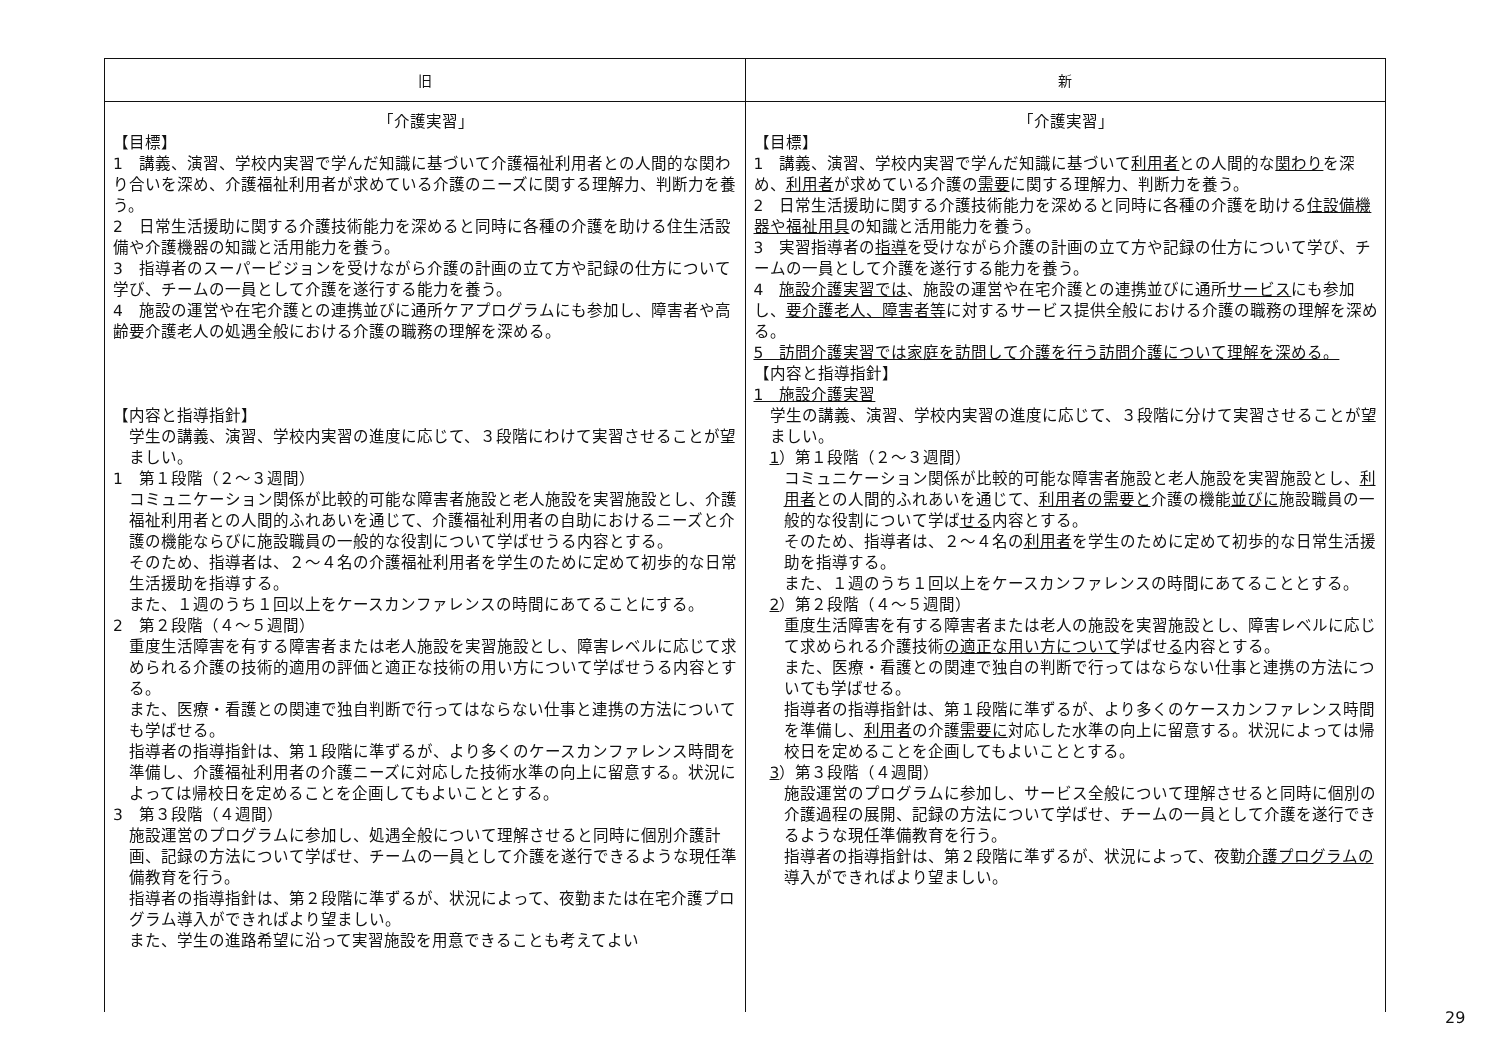| 旧 | 新 |
| --- | --- |
| 「介護実習」 【目標】 1 講義、演習、学校内実習で学んだ知識に基づいて介護福祉利用者との人間的な関わり合いを深め、介護福祉利用者が求めている介護のニーズに関する理解力、判断力を養う。 2 日常生活援助に関する介護技術能力を深めると同時に各種の介護を助ける住生活設備や介護機器の知識と活用能力を養う。 3 指導者のスーパービジョンを受けながら介護の計画の立て方や記録の仕方について学び、チームの一員として介護を遂行する能力を養う。 4 施設の運営や在宅介護との連携並びに通所ケアプログラムにも参加し、障害者や高齢要介護老人の処遇全般における介護の職務の理解を深める。 【内容と指導指針】 学生の講義、演習、学校内実習の進度に応じて、３段階にわけて実習させることが望ましい。 1 第１段階（２～３週間） コミュニケーション関係が比較的可能な障害者施設と老人施設を実習施設とし、介護福祉利用者との人間的ふれあいを通じて、介護福祉利用者の自助におけるニーズと介護の機能ならびに施設職員の一般的な役割について学ばせうる内容とする。 そのため、指導者は、２～４名の介護福祉利用者を学生のために定めて初歩的な日常生活援助を指導する。 また、１週のうち１回以上をケースカンファレンスの時間にあてることにする。 2 第２段階（４～５週間） 重度生活障害を有する障害者または老人施設を実習施設とし、障害レベルに応じて求められる介護の技術的適用の評価と適正な技術の用い方について学ばせうる内容とする。 また、医療・看護との関連で独自判断で行ってはならない仕事と連携の方法についても学ばせる。 指導者の指導指針は、第１段階に準ずるが、より多くのケースカンファレンス時間を準備し、介護福祉利用者の介護ニーズに対応した技術水準の向上に留意する。状況によっては帰校日を定めることを企画してもよいこととする。 3 第３段階（４週間） 施設運営のプログラムに参加し、処遇全般について理解させると同時に個別介護計画、記録の方法について学ばせ、チームの一員として介護を遂行できるような現任準備教育を行う。 指導者の指導指針は、第２段階に準ずるが、状況によって、夜勤または在宅介護プログラム導入ができればより望ましい。 また、学生の進路希望に沿って実習施設を用意できることも考えてよい | 「介護実習」 【目標】 1 講義、演習、学校内実習で学んだ知識に基づいて 利用者 との人間的な 関わり を深め、 利用者 が求めている介護の 需要 に関する理解力、判断力を養う。 2 日常生活援助に関する介護技術能力を深めると同時に各種の介護を助ける 住設備機器や福祉用具 の知識と活用能力を養う。 3 実習指導者の 指導 を受けながら介護の計画の立て方や記録の仕方について学び、チームの一員として介護を遂行する能力を養う。 4 施設介護実習では 、施設の運営や在宅介護との連携並びに通所 サービス にも参加し、 要介護老人、障害者等 に対するサービス提供全般における介護の職務の理解を深める。 5 訪問介護実習では家庭を訪問して介護を行う訪問介護について理解を深める。 【内容と指導指針】 1 施設介護実習 学生の講義、演習、学校内実習の進度に応じて、３段階に分けて実習させることが望ましい。 1 ）第１段階（２～３週間） コミュニケーション関係が比較的可能な障害者施設と老人施設を実習施設とし、 利用者 との人間的ふれあいを通じて、 利用者の需要と 介護の機能 並びに 施設職員の一般的な役割について学ば せる 内容とする。 そのため、指導者は、２～４名の 利用者 を学生のために定めて初歩的な日常生活援助を指導する。 また、１週のうち１回以上をケースカンファレンスの時間にあてることとする。 2 ）第２段階（４～５週間） 重度生活障害を有する障害者または老人の施設を実習施設とし、障害レベルに応じて求められる介護技術 の適正な用い方について 学ばせ る 内容とする。 また、医療・看護との関連で独自の判断で行ってはならない仕事と連携の方法についても学ばせる。 指導者の指導指針は、第１段階に準ずるが、より多くのケースカンファレンス時間を準備し、 利用者 の介護 需要に 対応した水準の向上に留意する。状況によっては帰校日を定めることを企画してもよいこととする。 3 ）第３段階（４週間） 施設運営のプログラムに参加し、サービス全般について理解させると同時に個別の介護過程の展開、記録の方法について学ばせ、チームの一員として介護を遂行できるような現任準備教育を行う。 指導者の指導指針は、第２段階に準ずるが、状況によって、夜勤 介護プログラムの 導入ができればより望ましい。 |
29